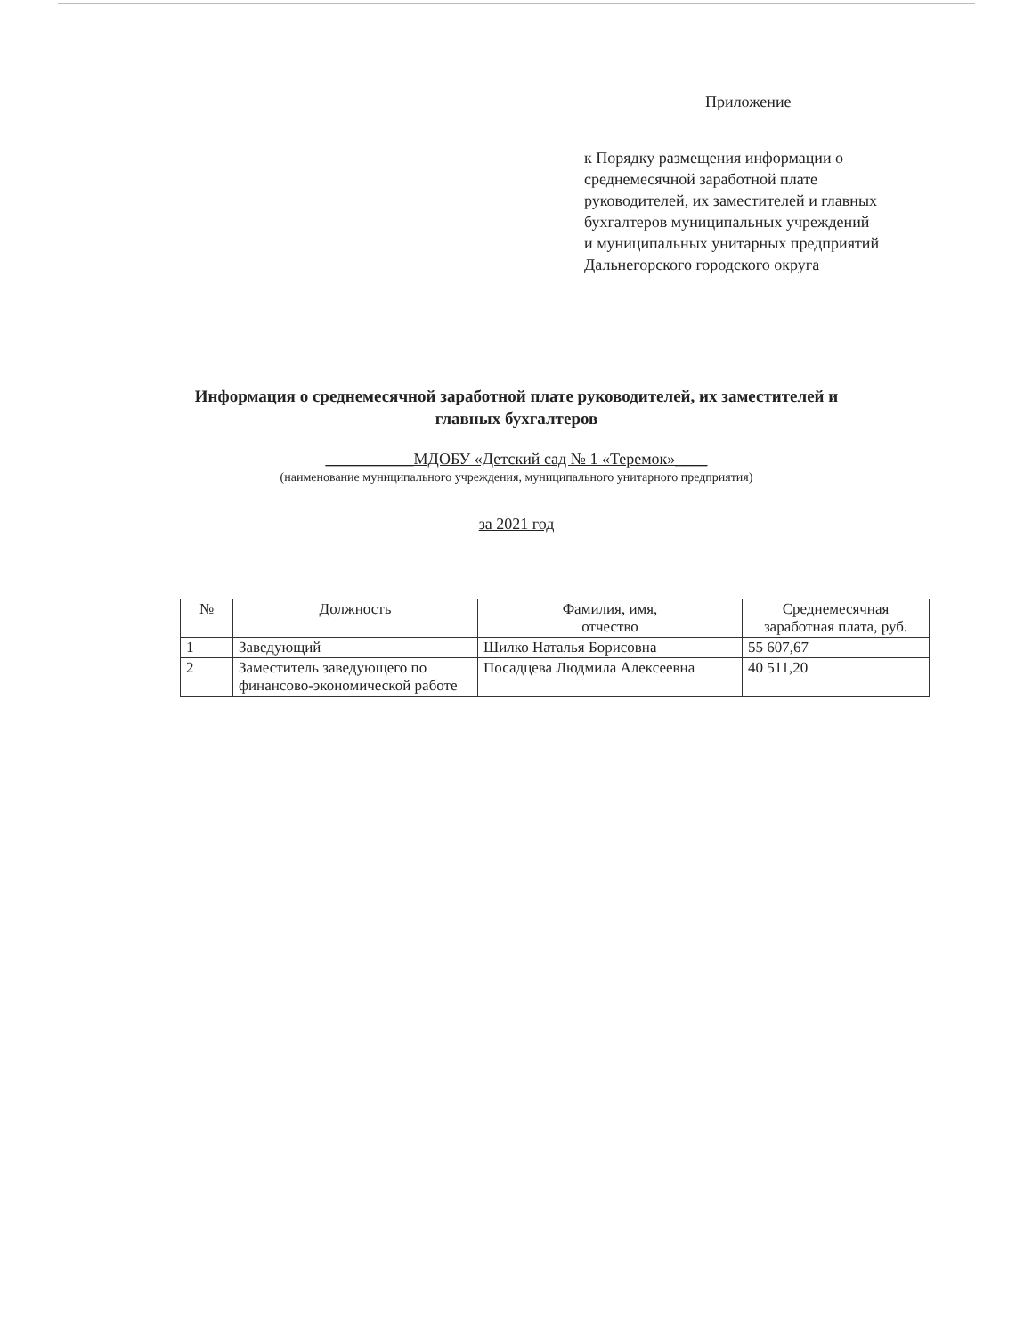Приложение
к Порядку размещения информации о
среднемесячной заработной плате
руководителей, их заместителей и главных
бухгалтеров муниципальных учреждений
и муниципальных унитарных предприятий
Дальнегорского городского округа
Информация о среднемесячной заработной плате руководителей, их заместителей и главных бухгалтеров
___________МДОБУ «Детский сад № 1 «Теремок»____
(наименование муниципального учреждения, муниципального унитарного предприятия)
за 2021 год
| № | Должность | Фамилия, имя, отчество | Среднемесячная заработная плата, руб. |
| --- | --- | --- | --- |
| 1 | Заведующий | Шилко Наталья Борисовна | 55 607,67 |
| 2 | Заместитель заведующего по финансово-экономической работе | Посадцева Людмила Алексеевна | 40 511,20 |